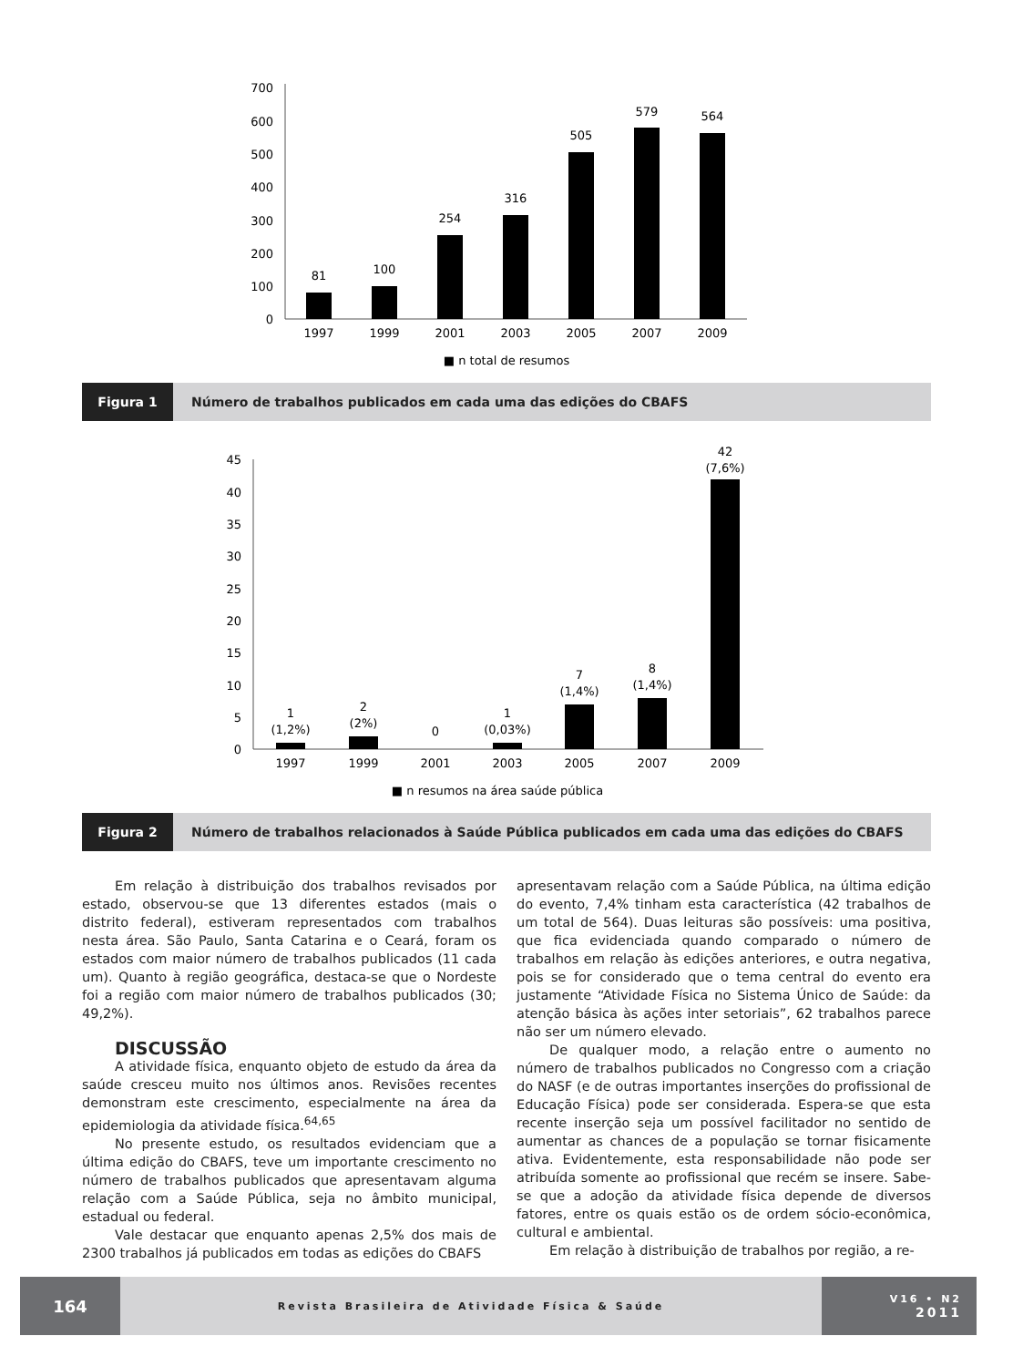0
100
200
300
400
500
600
700
81
100
254
316
505
579
564
1997
1999
2001
2003
2005
2007
2009
■ n total de resumos
Figura 1 Número de trabalhos publicados em cada uma das edições do CBAFS
0
5
10
15
20
25
30
35
40
45
1
(1,2%)
2
(2%)
0
1
(0,03%)
7
(1,4%)
8
(1,4%)
42
(7,6%)
1997
1999
2001
2003
2005
2007
2009
■ n resumos na área saúde pública
Figura 2 Número de trabalhos relacionados à Saúde Pública publicados em cada uma das edições do CBAFS
Em relação à distribuição dos trabalhos revisados por estado, observou-se que 13 diferentes estados (mais o distrito federal), estiveram representados com trabalhos nesta área. São Paulo, Santa Catarina e o Ceará, foram os estados com maior número de trabalhos publicados (11 cada um). Quanto à região geográfica, destaca-se que o Nordeste foi a região com maior número de trabalhos publicados (30; 49,2%).
DISCUSSÃO
A atividade física, enquanto objeto de estudo da área da saúde cresceu muito nos últimos anos. Revisões recentes demonstram este crescimento, especialmente na área da epidemiologia da atividade física.<sup>64,65</sup>
No presente estudo, os resultados evidenciam que a última edição do CBAFS, teve um importante crescimento no número de trabalhos publicados que apresentavam alguma relação com a Saúde Pública, seja no âmbito municipal, estadual ou federal.
Vale destacar que enquanto apenas 2,5% dos mais de 2300 trabalhos já publicados em todas as edições do CBAFS
apresentavam relação com a Saúde Pública, na última edição do evento, 7,4% tinham esta característica (42 trabalhos de um total de 564). Duas leituras são possíveis: uma positiva, que fica evidenciada quando comparado o número de trabalhos em relação às edições anteriores, e outra negativa, pois se for considerado que o tema central do evento era justamente “Atividade Física no Sistema Único de Saúde: da atenção básica às ações inter setoriais”, 62 trabalhos parece não ser um número elevado.
De qualquer modo, a relação entre o aumento no número de trabalhos publicados no Congresso com a criação do NASF (e de outras importantes inserções do profissional de Educação Física) pode ser considerada. Espera-se que esta recente inserção seja um possível facilitador no sentido de aumentar as chances de a população se tornar fisicamente ativa. Evidentemente, esta responsabilidade não pode ser atribuída somente ao profissional que recém se insere. Sabe-se que a adoção da atividade física depende de diversos fatores, entre os quais estão os de ordem sócio-econômica, cultural e ambiental.
Em relação à distribuição de trabalhos por região, a re-
164
Revista Brasileira de Atividade Física & Saúde
V16 • N2
2011